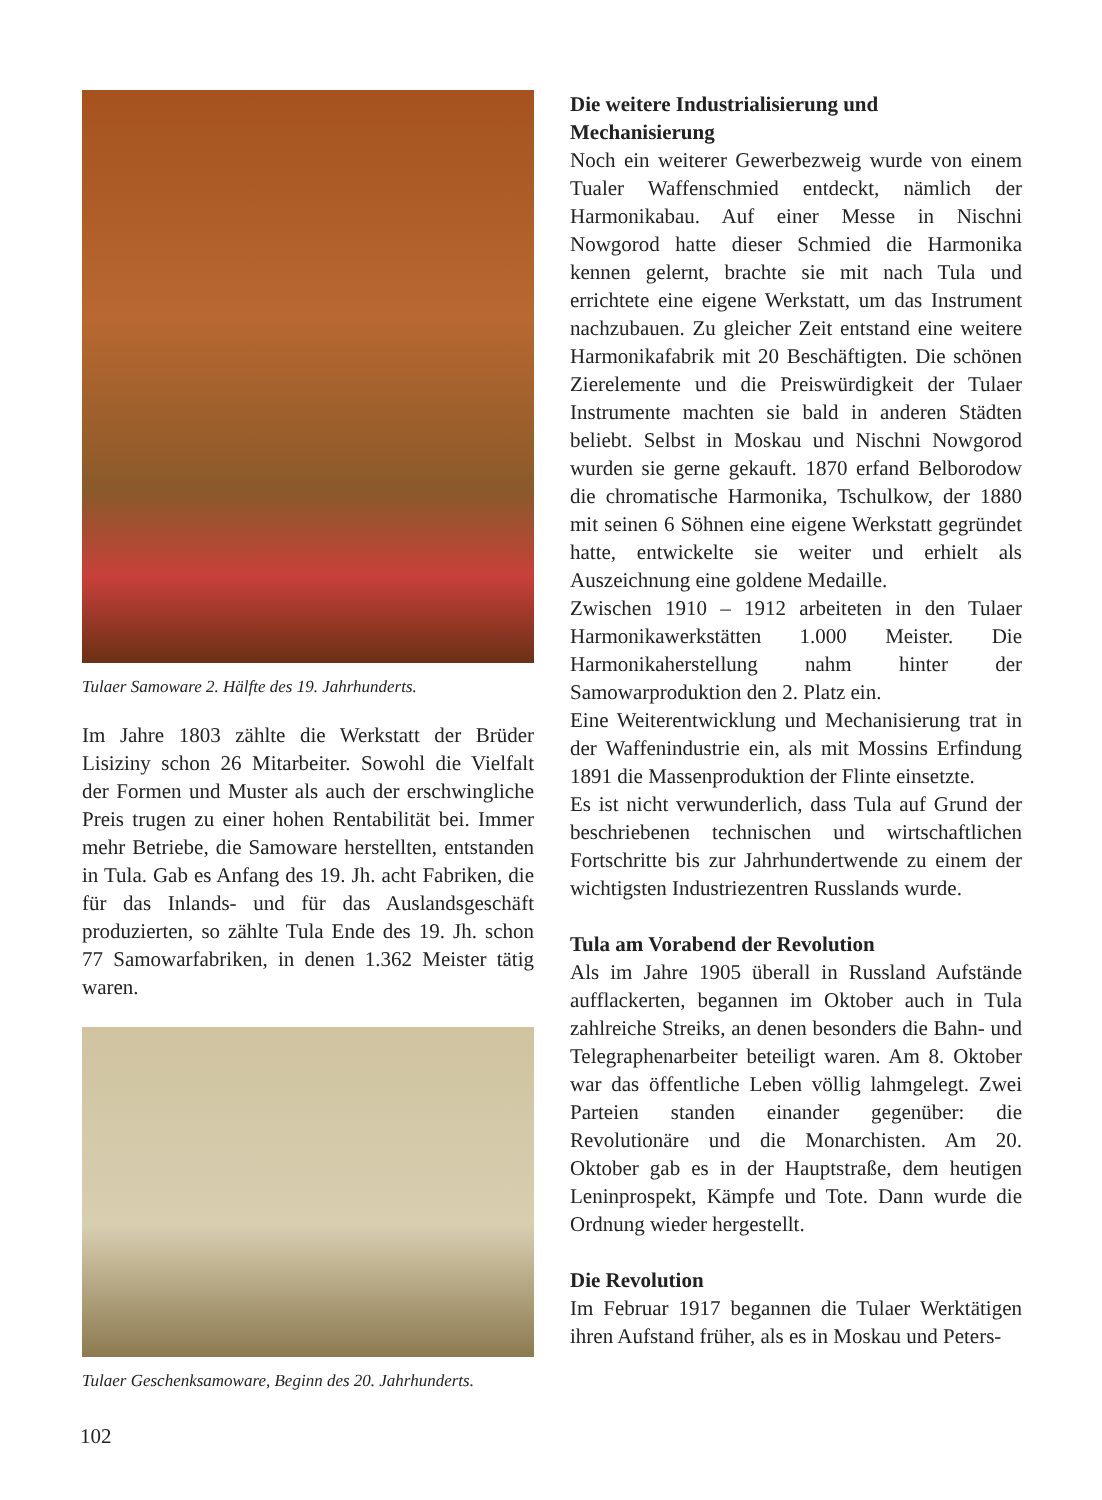Tulaer Samoware 2. Hälfte des 19. Jahrhunderts.
Im Jahre 1803 zählte die Werkstatt der Brüder Lisiziny schon 26 Mitarbeiter. Sowohl die Vielfalt der Formen und Muster als auch der erschwingliche Preis trugen zu einer hohen Rentabilität bei. Immer mehr Betriebe, die Samoware herstellten, entstanden in Tula. Gab es Anfang des 19. Jh. acht Fabriken, die für das Inlands- und für das Auslandsgeschäft produzierten, so zählte Tula Ende des 19. Jh. schon 77 Samowarfabriken, in denen 1.362 Meister tätig waren.
Tulaer Geschenksamoware, Beginn des 20. Jahrhunderts.
Die weitere Industrialisierung und Mechanisierung
Noch ein weiterer Gewerbezweig wurde von einem Tualer Waffenschmied entdeckt, nämlich der Harmonikabau. Auf einer Messe in Nischni Nowgorod hatte dieser Schmied die Harmonika kennen gelernt, brachte sie mit nach Tula und errichtete eine eigene Werkstatt, um das Instrument nachzubauen. Zu gleicher Zeit entstand eine weitere Harmonikafabrik mit 20 Beschäftigten. Die schönen Zierelemente und die Preiswürdigkeit der Tulaer Instrumente machten sie bald in anderen Städten beliebt. Selbst in Moskau und Nischni Nowgorod wurden sie gerne gekauft. 1870 erfand Belborodow die chromatische Harmonika, Tschulkow, der 1880 mit seinen 6 Söhnen eine eigene Werkstatt gegründet hatte, entwickelte sie weiter und erhielt als Auszeichnung eine goldene Medaille.
Zwischen 1910 – 1912 arbeiteten in den Tulaer Harmonikawerkstätten 1.000 Meister. Die Harmonikaherstellung nahm hinter der Samowarproduktion den 2. Platz ein.
Eine Weiterentwicklung und Mechanisierung trat in der Waffenindustrie ein, als mit Mossins Erfindung 1891 die Massenproduktion der Flinte einsetzte.
Es ist nicht verwunderlich, dass Tula auf Grund der beschriebenen technischen und wirtschaftlichen Fortschritte bis zur Jahrhundertwende zu einem der wichtigsten Industriezentren Russlands wurde.
Tula am Vorabend der Revolution
Als im Jahre 1905 überall in Russland Aufstände aufflackerten, begannen im Oktober auch in Tula zahlreiche Streiks, an denen besonders die Bahn- und Telegraphenarbeiter beteiligt waren. Am 8. Oktober war das öffentliche Leben völlig lahmgelegt. Zwei Parteien standen einander gegenüber: die Revolutionäre und die Monarchisten. Am 20. Oktober gab es in der Hauptstraße, dem heutigen Leninprospekt, Kämpfe und Tote. Dann wurde die Ordnung wieder hergestellt.
Die Revolution
Im Februar 1917 begannen die Tulaer Werktätigen ihren Aufstand früher, als es in Moskau und Peters-
102